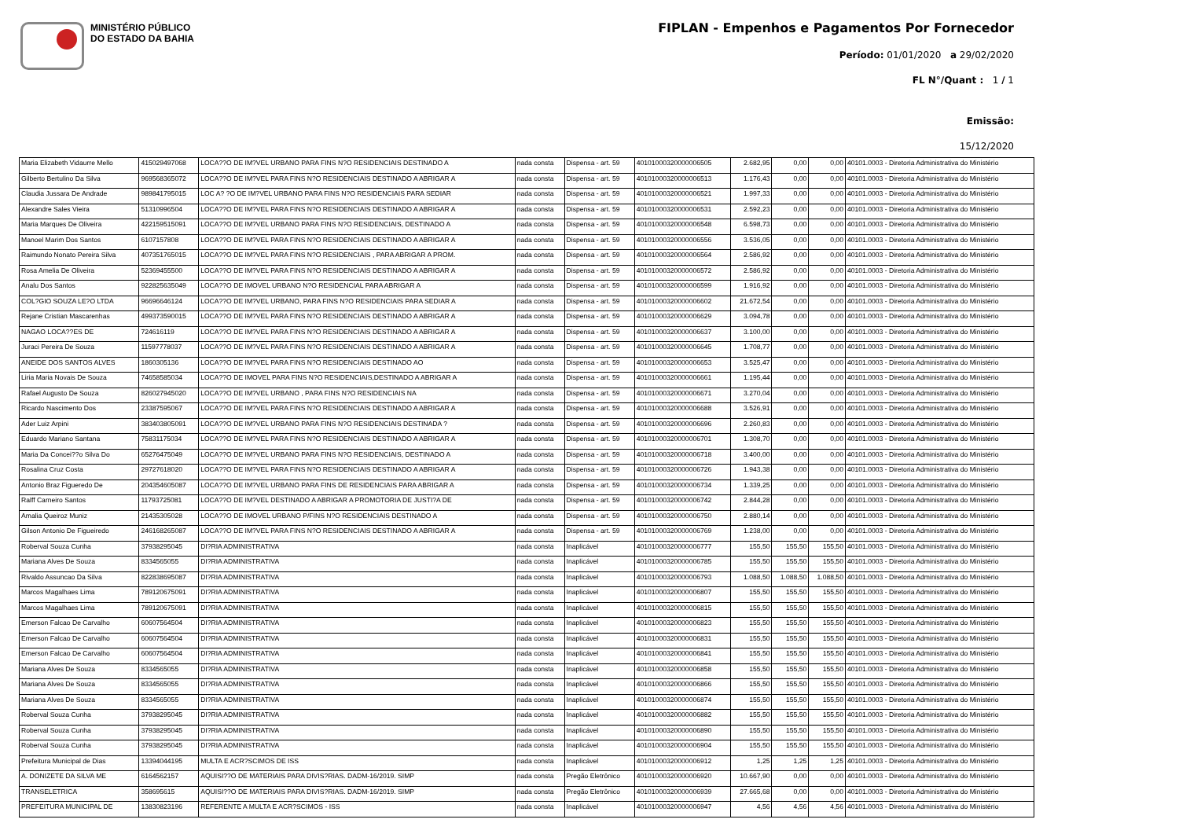MINISTÉRIO PÚBLICO
DO ESTADO DA BAHIA
FIPLAN - Empenhos e Pagamentos Por Fornecedor
Período: 01/01/2020 a 29/02/2020
FL N°/Quant : 1 / 1
Emissão:
15/12/2020
| Maria Elizabeth Vidaurre Mello | 415029497068 | LOCA??O DE IM?VEL URBANO PARA FINS N?O RESIDENCIAIS DESTINADO A | nada consta | Dispensa - art. 59 | 40101000320000006505 | 2.682,95 | 0,00 | 0,00 | 40101.0003 - Diretoria Administrativa do Ministério |
| Gilberto Bertulino Da Silva | 969568365072 | LOCA??O DE IM?VEL PARA FINS N?O RESIDENCIAIS DESTINADO A ABRIGAR A | nada consta | Dispensa - art. 59 | 40101000320000006513 | 1.176,43 | 0,00 | 0,00 | 40101.0003 - Diretoria Administrativa do Ministério |
| Claudia Jussara De Andrade | 989841795015 | LOC A? ?O DE IM?VEL URBANO PARA FINS N?O RESIDENCIAIS PARA SEDIAR | nada consta | Dispensa - art. 59 | 40101000320000006521 | 1.997,33 | 0,00 | 0,00 | 40101.0003 - Diretoria Administrativa do Ministério |
| Alexandre Sales Vieira | 51310996504 | LOCA??O DE IM?VEL PARA FINS N?O RESIDENCIAIS DESTINADO A ABRIGAR A | nada consta | Dispensa - art. 59 | 40101000320000006531 | 2.592,23 | 0,00 | 0,00 | 40101.0003 - Diretoria Administrativa do Ministério |
| Maria Marques De Oliveira | 422159515091 | LOCA??O DE IM?VEL URBANO PARA FINS N?O RESIDENCIAIS, DESTINADO A | nada consta | Dispensa - art. 59 | 40101000320000006548 | 6.598,73 | 0,00 | 0,00 | 40101.0003 - Diretoria Administrativa do Ministério |
| Manoel Marim Dos Santos | 6107157808 | LOCA??O DE IM?VEL PARA FINS N?O RESIDENCIAIS DESTINADO A ABRIGAR A | nada consta | Dispensa - art. 59 | 40101000320000006556 | 3.536,05 | 0,00 | 0,00 | 40101.0003 - Diretoria Administrativa do Ministério |
| Raimundo Nonato Pereira Silva | 407351765015 | LOCA??O DE IM?VEL PARA FINS N?O RESIDENCIAIS , PARA ABRIGAR A PROM. | nada consta | Dispensa - art. 59 | 40101000320000006564 | 2.586,92 | 0,00 | 0,00 | 40101.0003 - Diretoria Administrativa do Ministério |
| Rosa Amelia De Oliveira | 52369455500 | LOCA??O DE IM?VEL PARA FINS N?O RESIDENCIAIS DESTINADO A ABRIGAR A | nada consta | Dispensa - art. 59 | 40101000320000006572 | 2.586,92 | 0,00 | 0,00 | 40101.0003 - Diretoria Administrativa do Ministério |
| Analu Dos Santos | 922825635049 | LOCA??O DE IMOVEL URBANO N?O RESIDENCIAL PARA ABRIGAR A | nada consta | Dispensa - art. 59 | 40101000320000006599 | 1.916,92 | 0,00 | 0,00 | 40101.0003 - Diretoria Administrativa do Ministério |
| COL?GIO SOUZA LE?O LTDA | 96696646124 | LOCA??O DE IM?VEL URBANO, PARA FINS N?O RESIDENCIAIS PARA SEDIAR A | nada consta | Dispensa - art. 59 | 40101000320000006602 | 21.672,54 | 0,00 | 0,00 | 40101.0003 - Diretoria Administrativa do Ministério |
| Rejane Cristian Mascarenhas | 499373590015 | LOCA??O DE IM?VEL PARA FINS N?O RESIDENCIAIS DESTINADO A ABRIGAR A | nada consta | Dispensa - art. 59 | 40101000320000006629 | 3.094,78 | 0,00 | 0,00 | 40101.0003 - Diretoria Administrativa do Ministério |
| NAGAO LOCA??ES DE | 724616119 | LOCA??O DE IM?VEL PARA FINS N?O RESIDENCIAIS DESTINADO A ABRIGAR A | nada consta | Dispensa - art. 59 | 40101000320000006637 | 3.100,00 | 0,00 | 0,00 | 40101.0003 - Diretoria Administrativa do Ministério |
| Juraci Pereira De Souza | 11597778037 | LOCA??O DE IM?VEL PARA FINS N?O RESIDENCIAIS DESTINADO A ABRIGAR A | nada consta | Dispensa - art. 59 | 40101000320000006645 | 1.708,77 | 0,00 | 0,00 | 40101.0003 - Diretoria Administrativa do Ministério |
| ANEIDE DOS SANTOS ALVES | 1860305136 | LOCA??O DE IM?VEL PARA FINS N?O RESIDENCIAIS DESTINADO AO | nada consta | Dispensa - art. 59 | 40101000320000006653 | 3.525,47 | 0,00 | 0,00 | 40101.0003 - Diretoria Administrativa do Ministério |
| Liria Maria Novais De Souza | 74658585034 | LOCA??O DE IMOVEL PARA FINS N?O RESIDENCIAIS,DESTINADO A ABRIGAR A | nada consta | Dispensa - art. 59 | 40101000320000006661 | 1.195,44 | 0,00 | 0,00 | 40101.0003 - Diretoria Administrativa do Ministério |
| Rafael Augusto De Souza | 826027945020 | LOCA??O DE IM?VEL URBANO , PARA FINS N?O RESIDENCIAIS NA | nada consta | Dispensa - art. 59 | 40101000320000006671 | 3.270,04 | 0,00 | 0,00 | 40101.0003 - Diretoria Administrativa do Ministério |
| Ricardo Nascimento Dos | 23387595067 | LOCA??O DE IM?VEL PARA FINS N?O RESIDENCIAIS DESTINADO A ABRIGAR A | nada consta | Dispensa - art. 59 | 40101000320000006688 | 3.526,91 | 0,00 | 0,00 | 40101.0003 - Diretoria Administrativa do Ministério |
| Ader Luiz Arpini | 383403805091 | LOCA??O DE IM?VEL URBANO PARA FINS N?O RESIDENCIAIS DESTINADA ? | nada consta | Dispensa - art. 59 | 40101000320000006696 | 2.260,83 | 0,00 | 0,00 | 40101.0003 - Diretoria Administrativa do Ministério |
| Eduardo Mariano Santana | 75831175034 | LOCA??O DE IM?VEL PARA FINS N?O RESIDENCIAIS DESTINADO A ABRIGAR A | nada consta | Dispensa - art. 59 | 40101000320000006701 | 1.308,70 | 0,00 | 0,00 | 40101.0003 - Diretoria Administrativa do Ministério |
| Maria Da Concei??o Silva Do | 65276475049 | LOCA??O DE IM?VEL URBANO PARA FINS N?O RESIDENCIAIS, DESTINADO A | nada consta | Dispensa - art. 59 | 40101000320000006718 | 3.400,00 | 0,00 | 0,00 | 40101.0003 - Diretoria Administrativa do Ministério |
| Rosalina Cruz Costa | 29727618020 | LOCA??O DE IM?VEL PARA FINS N?O RESIDENCIAIS DESTINADO A ABRIGAR A | nada consta | Dispensa - art. 59 | 40101000320000006726 | 1.943,38 | 0,00 | 0,00 | 40101.0003 - Diretoria Administrativa do Ministério |
| Antonio Braz Figueredo De | 204354605087 | LOCA??O DE IM?VEL URBANO PARA FINS DE RESIDENCIAIS PARA ABRIGAR A | nada consta | Dispensa - art. 59 | 40101000320000006734 | 1.339,25 | 0,00 | 0,00 | 40101.0003 - Diretoria Administrativa do Ministério |
| Ralff Carneiro Santos | 11793725081 | LOCA??O DE IM?VEL DESTINADO A ABRIGAR A PROMOTORIA DE JUSTI?A DE | nada consta | Dispensa - art. 59 | 40101000320000006742 | 2.844,28 | 0,00 | 0,00 | 40101.0003 - Diretoria Administrativa do Ministério |
| Amalia Queiroz Muniz | 21435305028 | LOCA??O DE IMOVEL URBANO P/FINS N?O RESIDENCIAIS DESTINADO A | nada consta | Dispensa - art. 59 | 40101000320000006750 | 2.880,14 | 0,00 | 0,00 | 40101.0003 - Diretoria Administrativa do Ministério |
| Gilson Antonio De Figueiredo | 246168265087 | LOCA??O DE IM?VEL PARA FINS N?O RESIDENCIAIS DESTINADO A ABRIGAR A | nada consta | Dispensa - art. 59 | 40101000320000006769 | 1.238,00 | 0,00 | 0,00 | 40101.0003 - Diretoria Administrativa do Ministério |
| Roberval Souza Cunha | 37938295045 | DI?RIA ADMINISTRATIVA | nada consta | Inaplicável | 40101000320000006777 | 155,50 | 155,50 | 155,50 | 40101.0003 - Diretoria Administrativa do Ministério |
| Mariana Alves De Souza | 8334565055 | DI?RIA ADMINISTRATIVA | nada consta | Inaplicável | 40101000320000006785 | 155,50 | 155,50 | 155,50 | 40101.0003 - Diretoria Administrativa do Ministério |
| Rivaldo Assuncao Da Silva | 822838695087 | DI?RIA ADMINISTRATIVA | nada consta | Inaplicável | 40101000320000006793 | 1.088,50 | 1.088,50 | 1.088,50 | 40101.0003 - Diretoria Administrativa do Ministério |
| Marcos Magalhaes Lima | 789120675091 | DI?RIA ADMINISTRATIVA | nada consta | Inaplicável | 40101000320000006807 | 155,50 | 155,50 | 155,50 | 40101.0003 - Diretoria Administrativa do Ministério |
| Marcos Magalhaes Lima | 789120675091 | DI?RIA ADMINISTRATIVA | nada consta | Inaplicável | 40101000320000006815 | 155,50 | 155,50 | 155,50 | 40101.0003 - Diretoria Administrativa do Ministério |
| Emerson Falcao De Carvalho | 60607564504 | DI?RIA ADMINISTRATIVA | nada consta | Inaplicável | 40101000320000006823 | 155,50 | 155,50 | 155,50 | 40101.0003 - Diretoria Administrativa do Ministério |
| Emerson Falcao De Carvalho | 60607564504 | DI?RIA ADMINISTRATIVA | nada consta | Inaplicável | 40101000320000006831 | 155,50 | 155,50 | 155,50 | 40101.0003 - Diretoria Administrativa do Ministério |
| Emerson Falcao De Carvalho | 60607564504 | DI?RIA ADMINISTRATIVA | nada consta | Inaplicável | 40101000320000006841 | 155,50 | 155,50 | 155,50 | 40101.0003 - Diretoria Administrativa do Ministério |
| Mariana Alves De Souza | 8334565055 | DI?RIA ADMINISTRATIVA | nada consta | Inaplicável | 40101000320000006858 | 155,50 | 155,50 | 155,50 | 40101.0003 - Diretoria Administrativa do Ministério |
| Mariana Alves De Souza | 8334565055 | DI?RIA ADMINISTRATIVA | nada consta | Inaplicável | 40101000320000006866 | 155,50 | 155,50 | 155,50 | 40101.0003 - Diretoria Administrativa do Ministério |
| Mariana Alves De Souza | 8334565055 | DI?RIA ADMINISTRATIVA | nada consta | Inaplicável | 40101000320000006874 | 155,50 | 155,50 | 155,50 | 40101.0003 - Diretoria Administrativa do Ministério |
| Roberval Souza Cunha | 37938295045 | DI?RIA ADMINISTRATIVA | nada consta | Inaplicável | 40101000320000006882 | 155,50 | 155,50 | 155,50 | 40101.0003 - Diretoria Administrativa do Ministério |
| Roberval Souza Cunha | 37938295045 | DI?RIA ADMINISTRATIVA | nada consta | Inaplicável | 40101000320000006890 | 155,50 | 155,50 | 155,50 | 40101.0003 - Diretoria Administrativa do Ministério |
| Roberval Souza Cunha | 37938295045 | DI?RIA ADMINISTRATIVA | nada consta | Inaplicável | 40101000320000006904 | 155,50 | 155,50 | 155,50 | 40101.0003 - Diretoria Administrativa do Ministério |
| Prefeitura Municipal de Dias | 13394044195 | MULTA E ACR?SCIMOS DE ISS | nada consta | Inaplicável | 40101000320000006912 | 1,25 | 1,25 | 1,25 | 40101.0003 - Diretoria Administrativa do Ministério |
| A. DONIZETE DA SILVA ME | 6164562157 | AQUISI??O DE MATERIAIS PARA DIVIS?RIAS. DADM-16/2019. SIMP | nada consta | Pregão Eletrônico | 40101000320000006920 | 10.667,90 | 0,00 | 0,00 | 40101.0003 - Diretoria Administrativa do Ministério |
| TRANSELETRICA | 358695615 | AQUISI??O DE MATERIAIS PARA DIVIS?RIAS. DADM-16/2019. SIMP | nada consta | Pregão Eletrônico | 40101000320000006939 | 27.665,68 | 0,00 | 0,00 | 40101.0003 - Diretoria Administrativa do Ministério |
| PREFEITURA MUNICIPAL DE | 13830823196 | REFERENTE A MULTA E ACR?SCIMOS - ISS | nada consta | Inaplicável | 40101000320000006947 | 4,56 | 4,56 | 4,56 | 40101.0003 - Diretoria Administrativa do Ministério |